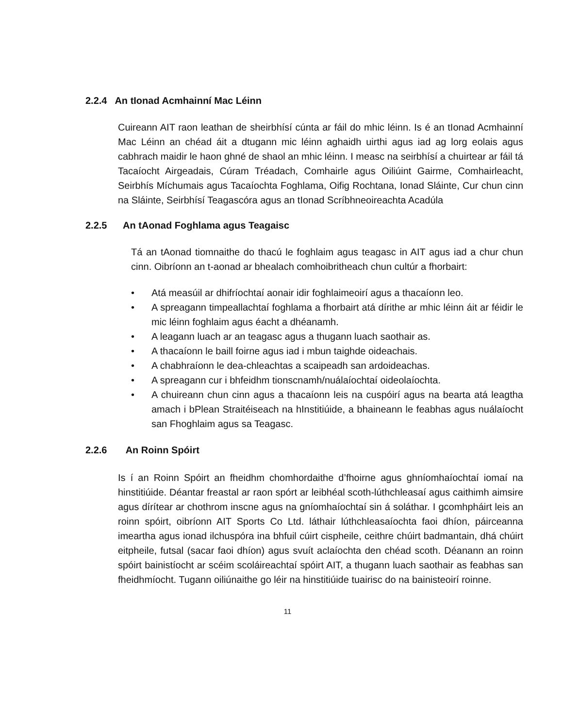2.2.4 An tIonad Acmhainní Mac Léinn
Cuireann AIT raon leathan de sheirbhísí cúnta ar fáil do mhic léinn. Is é an tIonad Acmhainní Mac Léinn an chéad áit a dtugann mic léinn aghaidh uirthi agus iad ag lorg eolais agus cabhrach maidir le haon ghné de shaol an mhic léinn. I measc na seirbhísí a chuirtear ar fáil tá Tacaíocht Airgeadais, Cúram Tréadach, Comhairle agus Oiliúint Gairme, Comhairleacht, Seirbhís Míchumais agus Tacaíochta Foghlama, Oifig Rochtana, Ionad Sláinte, Cur chun cinn na Sláinte, Seirbhísí Teagascóra agus an tIonad Scríbhneoireachta Acadúla
2.2.5 An tAonad Foghlama agus Teagaisc
Tá an tAonad tiomnaithe do thacú le foghlaim agus teagasc in AIT agus iad a chur chun cinn. Oibríonn an t-aonad ar bhealach comhoibritheach chun cultúr a fhorbairt:
• Atá measúil ar dhifríochtaí aonair idir foghlaimeoirí agus a thacaíonn leo.
• A spreagann timpeallachtaí foghlama a fhorbairt atá dírithe ar mhic léinn áit ar féidir le mic léinn foghlaim agus éacht a dhéanamh.
• A leagann luach ar an teagasc agus a thugann luach saothair as.
• A thacaíonn le baill foirne agus iad i mbun taighde oideachais.
• A chabhraíonn le dea-chleachtas a scaipeadh san ardoideachas.
• A spreagann cur i bhfeidhm tionscnamh/nuálaíochtaí oideolaíochta.
• A chuireann chun cinn agus a thacaíonn leis na cuspóirí agus na bearta atá leagtha amach i bPlean Straitéiseach na hInstitiúide, a bhaineann le feabhas agus nuálaíocht san Fhoghlaim agus sa Teagasc.
2.2.6 An Roinn Spóirt
Is í an Roinn Spóirt an fheidhm chomhordaithe d’fhoirne agus ghníomhaíochtaí iomaí na hinstitiúide. Déantar freastal ar raon spórt ar leibhéal scoth-lúthchleasaí agus caithimh aimsire agus dírítear ar chothrom inscne agus na gníomhaíochtaí sin á soláthar. I gcomhpháirt leis an roinn spóirt, oibríonn AIT Sports Co Ltd. láthair lúthchleasaíochta faoi dhíon, páirceanna imeartha agus ionad ilchuspóra ina bhfuil cúirt cispheile, ceithre chúirt badmantain, dhá chúirt eitpheile, futsal (sacar faoi dhíon) agus svuít aclaíochta den chéad scoth. Déanann an roinn spóirt bainistíocht ar scéim scoláireachtaí spóirt AIT, a thugann luach saothair as feabhas san fheidhmíocht. Tugann oiliúnaithe go léir na hinstitiúide tuairisc do na bainisteoirí roinne.
11